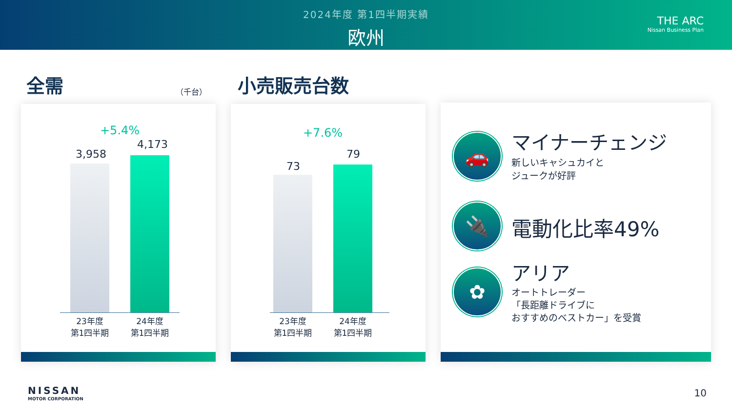2024年度 第1四半期実績
欧州
THE ARC
Nissan Business Plan
全需 （千台） 小売販売台数
+5.4%
3,958
4,173
23年度
第1四半期
24年度
第1四半期
+7.6%
73
79
23年度
第1四半期
24年度
第1四半期
🚗
マイナーチェンジ
新しいキャシュカイと
ジュークが好評
🔌 電動化比率49%
✿
アリア
オートトレーダー
「長距離ドライブに
おすすめのベストカー」を受賞
NISSAN
MOTOR CORPORATION
10